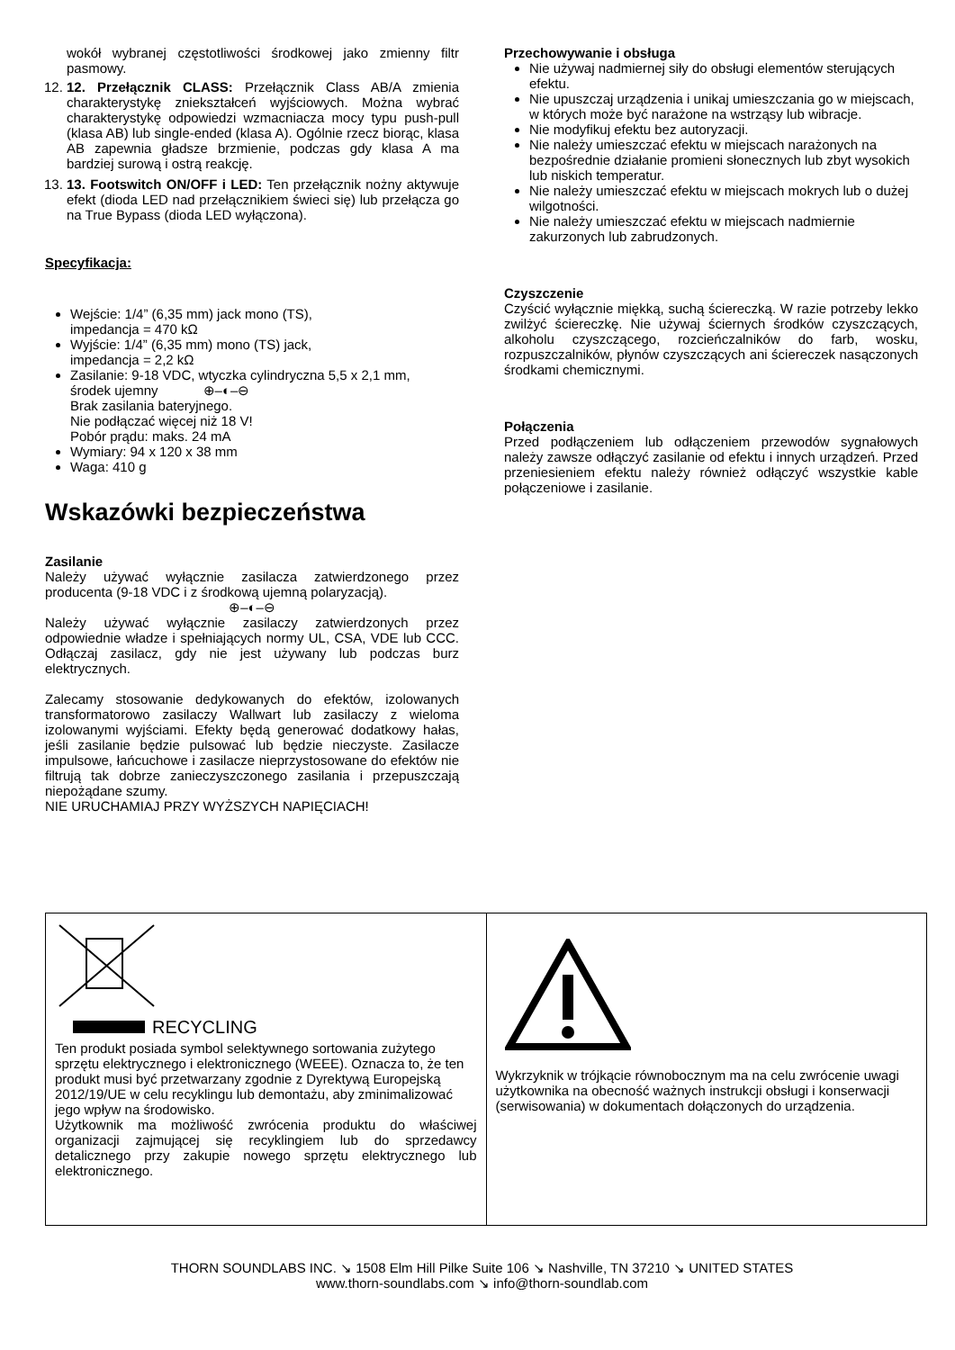wokół wybranej częstotliwości środkowej jako zmienny filtr pasmowy.
12. 12. Przełącznik CLASS: Przełącznik Class AB/A zmienia charakterystykę zniekształceń wyjściowych. Można wybrać charakterystykę odpowiedzi wzmacniacza mocy typu push-pull (klasa AB) lub single-ended (klasa A). Ogólnie rzecz biorąc, klasa AB zapewnia gładsze brzmienie, podczas gdy klasa A ma bardziej surową i ostrą reakcję.
13. 13. Footswitch ON/OFF i LED: Ten przełącznik nożny aktywuje efekt (dioda LED nad przełącznikiem świeci się) lub przełącza go na True Bypass (dioda LED wyłączona).
Specyfikacja:
Wejście: 1/4” (6,35 mm) jack mono (TS),
impedancja = 470 kΩ
Wyjście: 1/4” (6,35 mm) mono (TS) jack,
impedancja = 2,2 kΩ
Zasilanie: 9-18 VDC, wtyczka cylindryczna 5,5 x 2,1 mm,
środek ujemny ⊕–◐–⊖
Brak zasilania bateryjnego.
Nie podłączać więcej niż 18 V!
Pobór prądu: maks. 24 mA
Wymiary: 94 x 120 x 38 mm
Waga: 410 g
Wskazówki bezpieczeństwa
Zasilanie
Należy używać wyłącznie zasilacza zatwierdzonego przez producenta (9-18 VDC i z środkową ujemną polaryzacją).
⊕–◐–⊖
Należy używać wyłącznie zasilaczy zatwierdzonych przez odpowiednie władze i spełniających normy UL, CSA, VDE lub CCC. Odłączaj zasilacz, gdy nie jest używany lub podczas burz elektrycznych.
Zalecamy stosowanie dedykowanych do efektów, izolowanych transformatorowo zasilaczy Wallwart lub zasilaczy z wieloma izolowanymi wyjściami. Efekty będą generować dodatkowy hałas, jeśli zasilanie będzie pulsować lub będzie nieczyste. Zasilacze impulsowe, łańcuchowe i zasilacze nieprzystosowane do efektów nie filtrują tak dobrze zanieczyszczonego zasilania i przepuszczają niepożądane szumy.
NIE URUCHAMIAJ PRZY WYŻSZYCH NAPIĘCIACH!
Przechowywanie i obsługa
Nie używaj nadmiernej siły do obsługi elementów sterujących efektu.
Nie upuszczaj urządzenia i unikaj umieszczania go w miejscach, w których może być narażone na wstrząsy lub wibracje.
Nie modyfikuj efektu bez autoryzacji.
Nie należy umieszczać efektu w miejscach narażonych na bezpośrednie działanie promieni słonecznych lub zbyt wysokich lub niskich temperatur.
Nie należy umieszczać efektu w miejscach mokrych lub o dużej wilgotności.
Nie należy umieszczać efektu w miejscach nadmiernie zakurzonych lub zabrudzonych.
Czyszczenie
Czyścić wyłącznie miękką, suchą ściereczką. W razie potrzeby lekko zwilżyć ściereczkę. Nie używaj ściernych środków czyszczących, alkoholu czyszczącego, rozcieńczalników do farb, wosku, rozpuszczalników, płynów czyszczących ani ściereczek nasączonych środkami chemicznymi.
Połączenia
Przed podłączeniem lub odłączeniem przewodów sygnałowych należy zawsze odłączyć zasilanie od efektu i innych urządzeń. Przed przeniesieniem efektu należy również odłączyć wszystkie kable połączeniowe i zasilanie.
| RECYCLING Ten produkt posiada symbol selektywnego sortowania zużytego sprzętu elektrycznego i elektronicznego (WEEE). Oznacza to, że ten produkt musi być przetwarzany zgodnie z Dyrektywą Europejską 2012/19/UE w celu recyklingu lub demontażu, aby zminimalizować jego wpływ na środowisko. Użytkownik ma możliwość zwrócenia produktu do właściwej organizacji zajmującej się recyklingiem lub do sprzedawcy detalicznego przy zakupie nowego sprzętu elektrycznego lub elektronicznego. | Wykrzyknik w trójkącie równobocznym ma na celu zwrócenie uwagi użytkownika na obecność ważnych instrukcji obsługi i konserwacji (serwisowania) w dokumentach dołączonych do urządzenia. |
THORN SOUNDLABS INC. ↘ 1508 Elm Hill Pilke Suite 106 ↘ Nashville, TN 37210 ↘ UNITED STATES
www.thorn-soundlabs.com ↘ info@thorn-soundlab.com